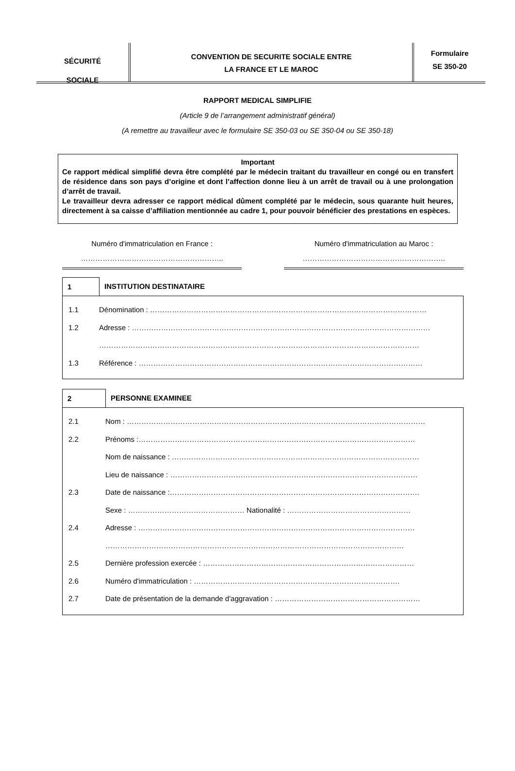SÉCURITÉ
SOCIALE
CONVENTION DE SECURITE SOCIALE ENTRE
LA FRANCE ET LE MAROC
Formulaire
SE 350-20
RAPPORT MEDICAL SIMPLIFIE
(Article 9 de l’arrangement administratif général)
(A remettre au travailleur avec le formulaire SE 350-03 ou SE 350-04 ou SE 350-18)
Important
Ce rapport médical simplifié devra être complété par le médecin traitant du travailleur en congé ou en transfert de résidence dans son pays d’origine et dont l’affection donne lieu à un arrêt de travail ou à une prolongation d’arrêt de travail.
Le travailleur devra adresser ce rapport médical dûment complété par le médecin, sous quarante huit heures, directement à sa caisse d’affiliation mentionnée au cadre 1, pour pouvoir bénéficier des prestations en espèces.
Numéro d'immatriculation en France :
…………………………………………………..
Numéro d'immatriculation au Maroc :
…………………………………………………..
1 INSTITUTION DESTINATAIRE
1.1 Dénomination : ……………………………………………………………………………………………………
1.2 Adresse : ……………………………………………………………………………………………………………
……………………………………………………………………………………………………………………
1.3 Référence : ………………………………………………………………………………………………………
2 PERSONNE EXAMINEE
2.1 Nom : ……………………………………………………………………………………………………………
2.2 Prénoms :……………………………………………………………………………………………………
Nom de naissance : …………………………………………………………………………………………
Lieu de naissance : …………………………………………………………………………………………
2.3 Date de naissance :………………………………………………………………………………………….
Sexe : ………………………………………… Nationalité : ……………………………………………
2.4 Adresse : ……………………………………………………………………………………………………
……………………………………………………………………………………………………………
2.5 Dernière profession exercée : ……………………………………………………………………………
2.6 Numéro d'immatriculation : ………………………………………………………………………….
2.7 Date de présentation de la demande d'aggravation : ……………………………………………………